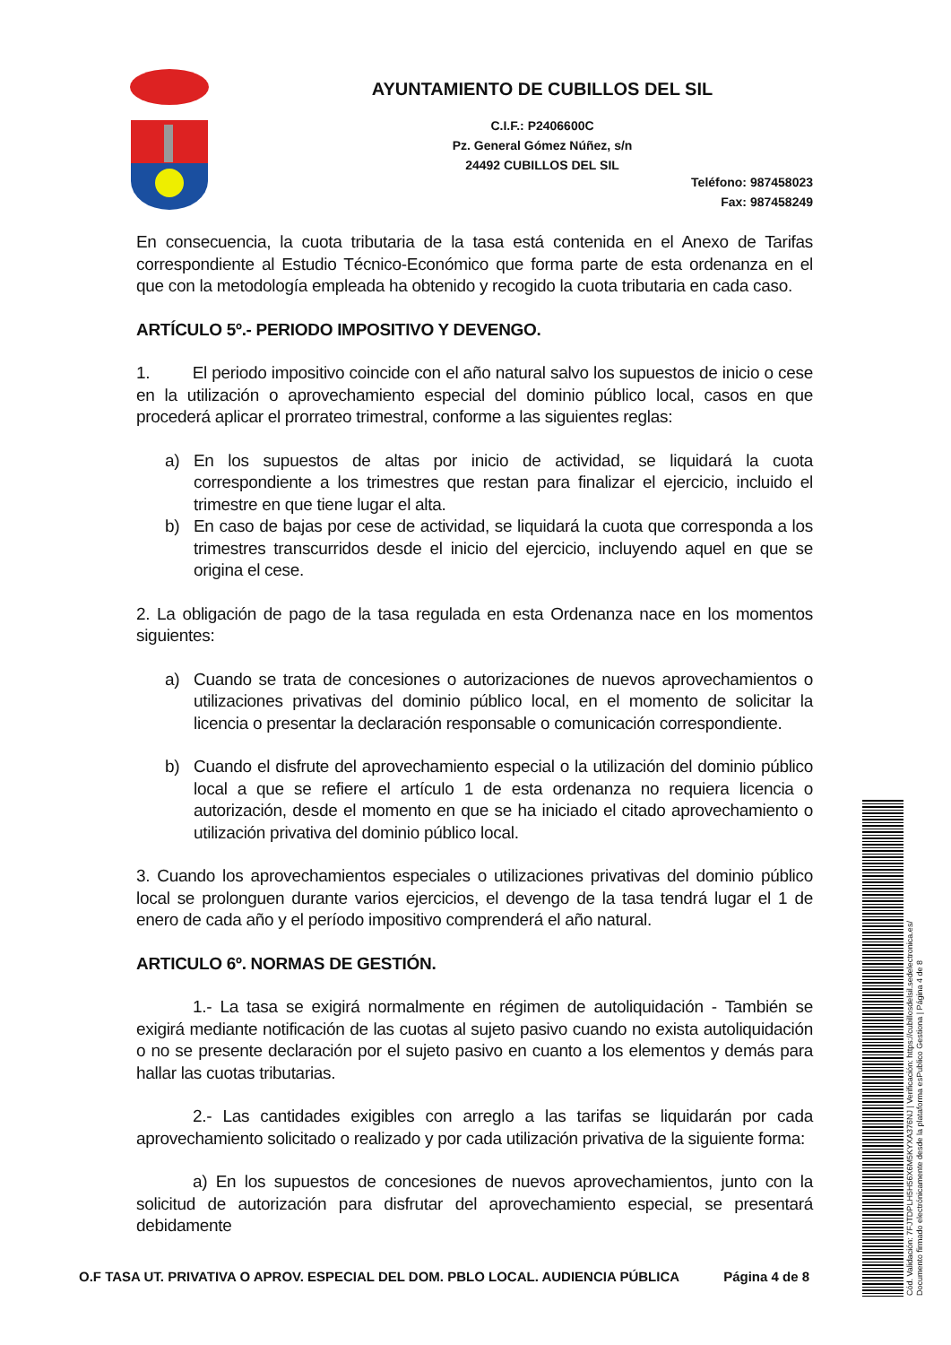AYUNTAMIENTO DE CUBILLOS DEL SIL
C.I.F.: P2406600C
Pz. General Gómez Núñez, s/n
24492 CUBILLOS DEL SIL
Teléfono: 987458023
Fax: 987458249
En consecuencia, la cuota tributaria de la tasa está contenida en el Anexo de Tarifas correspondiente al Estudio Técnico-Económico que forma parte de esta ordenanza en el que con la metodología empleada ha obtenido y recogido la cuota tributaria en cada caso.
ARTÍCULO 5º.- PERIODO IMPOSITIVO Y DEVENGO.
1. El periodo impositivo coincide con el año natural salvo los supuestos de inicio o cese en la utilización o aprovechamiento especial del dominio público local, casos en que procederá aplicar el prorrateo trimestral, conforme a las siguientes reglas:
a) En los supuestos de altas por inicio de actividad, se liquidará la cuota correspondiente a los trimestres que restan para finalizar el ejercicio, incluido el trimestre en que tiene lugar el alta.
b) En caso de bajas por cese de actividad, se liquidará la cuota que corresponda a los trimestres transcurridos desde el inicio del ejercicio, incluyendo aquel en que se origina el cese.
2. La obligación de pago de la tasa regulada en esta Ordenanza nace en los momentos siguientes:
a) Cuando se trata de concesiones o autorizaciones de nuevos aprovechamientos o utilizaciones privativas del dominio público local, en el momento de solicitar la licencia o presentar la declaración responsable o comunicación correspondiente.
b) Cuando el disfrute del aprovechamiento especial o la utilización del dominio público local a que se refiere el artículo 1 de esta ordenanza no requiera licencia o autorización, desde el momento en que se ha iniciado el citado aprovechamiento o utilización privativa del dominio público local.
3. Cuando los aprovechamientos especiales o utilizaciones privativas del dominio público local se prolonguen durante varios ejercicios, el devengo de la tasa tendrá lugar el 1 de enero de cada año y el período impositivo comprenderá el año natural.
ARTICULO 6º. NORMAS DE GESTIÓN.
1.- La tasa se exigirá normalmente en régimen de autoliquidación - También se exigirá mediante notificación de las cuotas al sujeto pasivo cuando no exista autoliquidación o no se presente declaración por el sujeto pasivo en cuanto a los elementos y demás para hallar las cuotas tributarias.
2.- Las cantidades exigibles con arreglo a las tarifas se liquidarán por cada aprovechamiento solicitado o realizado y por cada utilización privativa de la siguiente forma:
a) En los supuestos de concesiones de nuevos aprovechamientos, junto con la solicitud de autorización para disfrutar del aprovechamiento especial, se presentará debidamente
O.F TASA UT. PRIVATIVA O APROV. ESPECIAL DEL DOM. PBLO LOCAL. AUDIENCIA PÚBLICA Página 4 de 8
Cód. Validación: 7FJTDPLH5H56X6M5KYXA376NJ | Verificación: https://cubillosdelsil.sedelectronica.es/
Documento firmado electrónicamente desde la plataforma esPublico Gestiona | Página 4 de 8